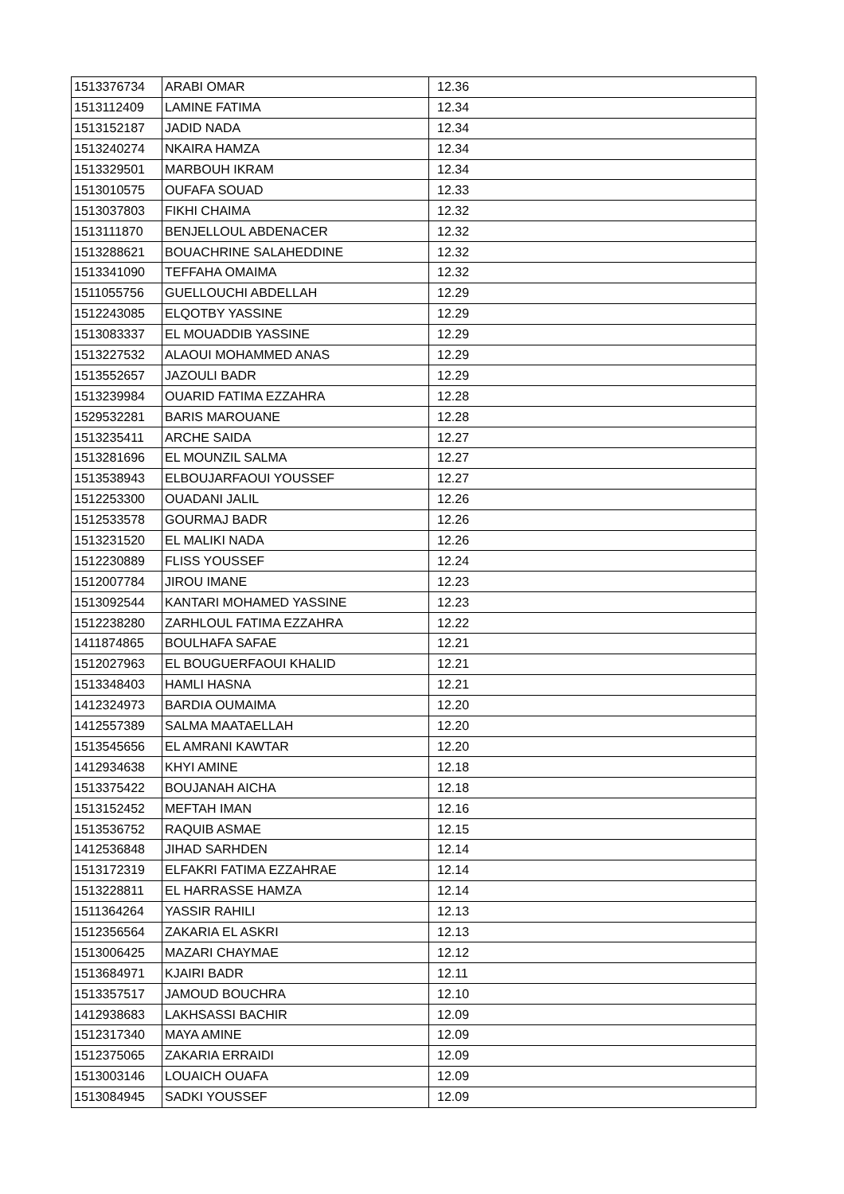| 1513376734 | ARABI OMAR | 12.36 |
| 1513112409 | LAMINE FATIMA | 12.34 |
| 1513152187 | JADID NADA | 12.34 |
| 1513240274 | NKAIRA HAMZA | 12.34 |
| 1513329501 | MARBOUH IKRAM | 12.34 |
| 1513010575 | OUFAFA SOUAD | 12.33 |
| 1513037803 | FIKHI CHAIMA | 12.32 |
| 1513111870 | BENJELLOUL ABDENACER | 12.32 |
| 1513288621 | BOUACHRINE SALAHEDDINE | 12.32 |
| 1513341090 | TEFFAHA OMAIMA | 12.32 |
| 1511055756 | GUELLOUCHI ABDELLAH | 12.29 |
| 1512243085 | ELQOTBY YASSINE | 12.29 |
| 1513083337 | EL MOUADDIB YASSINE | 12.29 |
| 1513227532 | ALAOUI MOHAMMED ANAS | 12.29 |
| 1513552657 | JAZOULI BADR | 12.29 |
| 1513239984 | OUARID FATIMA EZZAHRA | 12.28 |
| 1529532281 | BARIS MAROUANE | 12.28 |
| 1513235411 | ARCHE SAIDA | 12.27 |
| 1513281696 | EL MOUNZIL SALMA | 12.27 |
| 1513538943 | ELBOUJARFAOUI YOUSSEF | 12.27 |
| 1512253300 | OUADANI JALIL | 12.26 |
| 1512533578 | GOURMAJ BADR | 12.26 |
| 1513231520 | EL MALIKI NADA | 12.26 |
| 1512230889 | FLISS YOUSSEF | 12.24 |
| 1512007784 | JIROU IMANE | 12.23 |
| 1513092544 | KANTARI MOHAMED YASSINE | 12.23 |
| 1512238280 | ZARHLOUL FATIMA EZZAHRA | 12.22 |
| 1411874865 | BOULHAFA SAFAE | 12.21 |
| 1512027963 | EL BOUGUERFAOUI KHALID | 12.21 |
| 1513348403 | HAMLI HASNA | 12.21 |
| 1412324973 | BARDIA OUMAIMA | 12.20 |
| 1412557389 | SALMA MAATAELLAH | 12.20 |
| 1513545656 | EL AMRANI KAWTAR | 12.20 |
| 1412934638 | KHYI AMINE | 12.18 |
| 1513375422 | BOUJANAH AICHA | 12.18 |
| 1513152452 | MEFTAH IMAN | 12.16 |
| 1513536752 | RAQUIB ASMAE | 12.15 |
| 1412536848 | JIHAD SARHDEN | 12.14 |
| 1513172319 | ELFAKRI FATIMA EZZAHRAE | 12.14 |
| 1513228811 | EL HARRASSE HAMZA | 12.14 |
| 1511364264 | YASSIR RAHILI | 12.13 |
| 1512356564 | ZAKARIA EL ASKRI | 12.13 |
| 1513006425 | MAZARI CHAYMAE | 12.12 |
| 1513684971 | KJAIRI BADR | 12.11 |
| 1513357517 | JAMOUD BOUCHRA | 12.10 |
| 1412938683 | LAKHSASSI BACHIR | 12.09 |
| 1512317340 | MAYA AMINE | 12.09 |
| 1512375065 | ZAKARIA ERRAIDI | 12.09 |
| 1513003146 | LOUAICH OUAFA | 12.09 |
| 1513084945 | SADKI YOUSSEF | 12.09 |